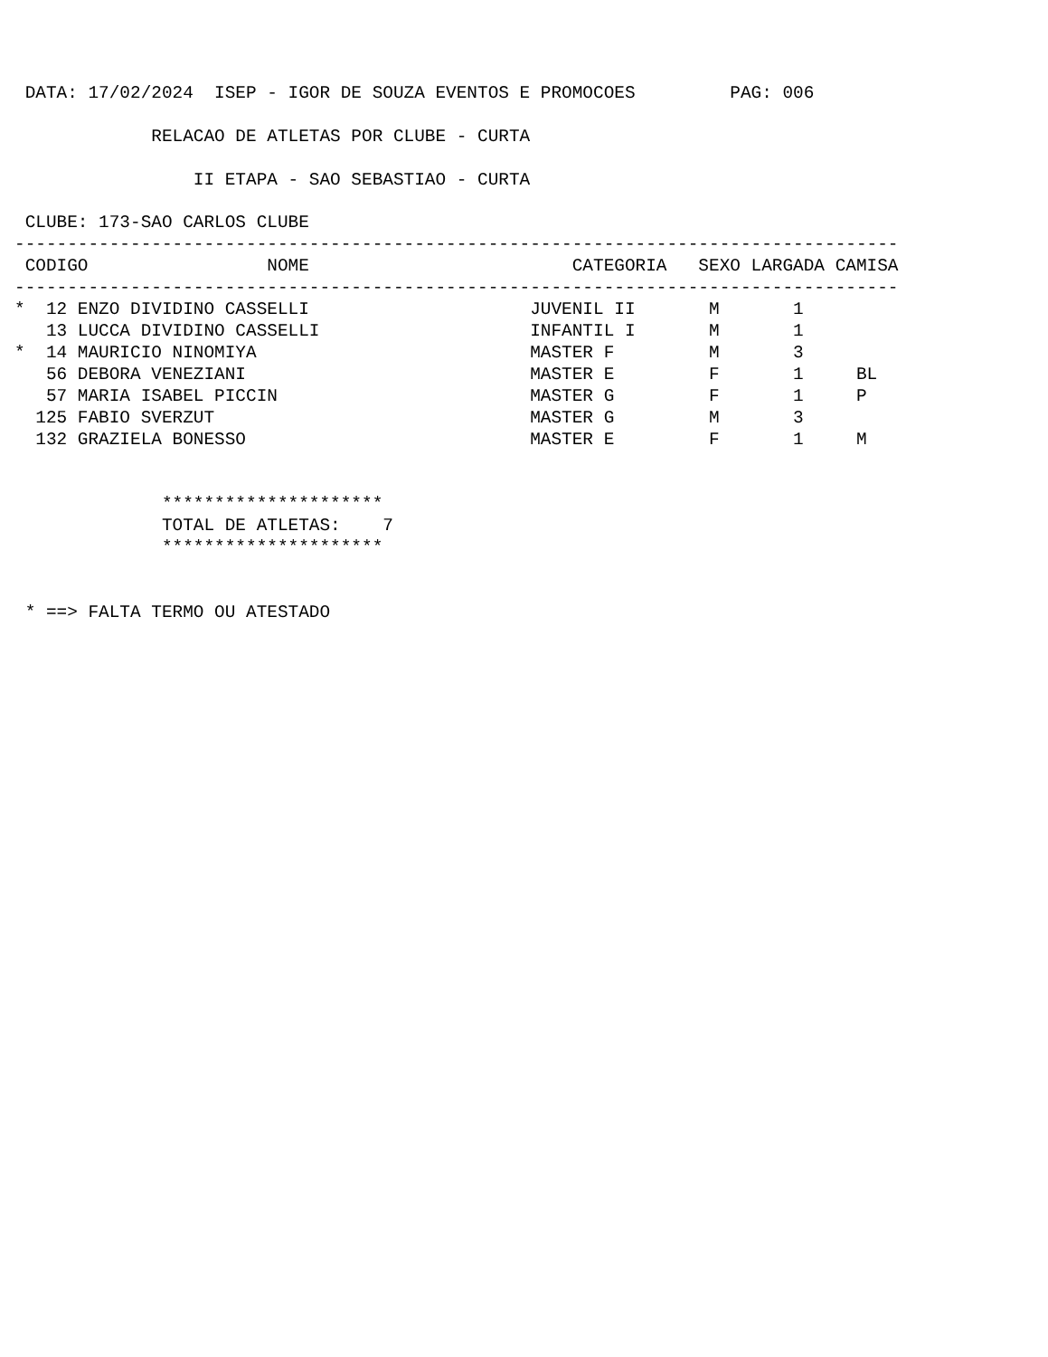DATA: 17/02/2024  ISEP - IGOR DE SOUZA EVENTOS E PROMOCOES         PAG: 006

             RELACAO DE ATLETAS POR CLUBE - CURTA

                 II ETAPA - SAO SEBASTIAO - CURTA

 CLUBE: 173-SAO CARLOS CLUBE
------------------------------------------------------------------------------------
 CODIGO                 NOME                         CATEGORIA   SEXO LARGADA CAMISA
------------------------------------------------------------------------------------
*  12 ENZO DIVIDINO CASSELLI                     JUVENIL II       M       1
   13 LUCCA DIVIDINO CASSELLI                    INFANTIL I       M       1
*  14 MAURICIO NINOMIYA                          MASTER F         M       3
   56 DEBORA VENEZIANI                           MASTER E         F       1     BL
   57 MARIA ISABEL PICCIN                        MASTER G         F       1     P
  125 FABIO SVERZUT                              MASTER G         M       3
  132 GRAZIELA BONESSO                           MASTER E         F       1     M


              *********************
              TOTAL DE ATLETAS:    7
              *********************


 * ==> FALTA TERMO OU ATESTADO